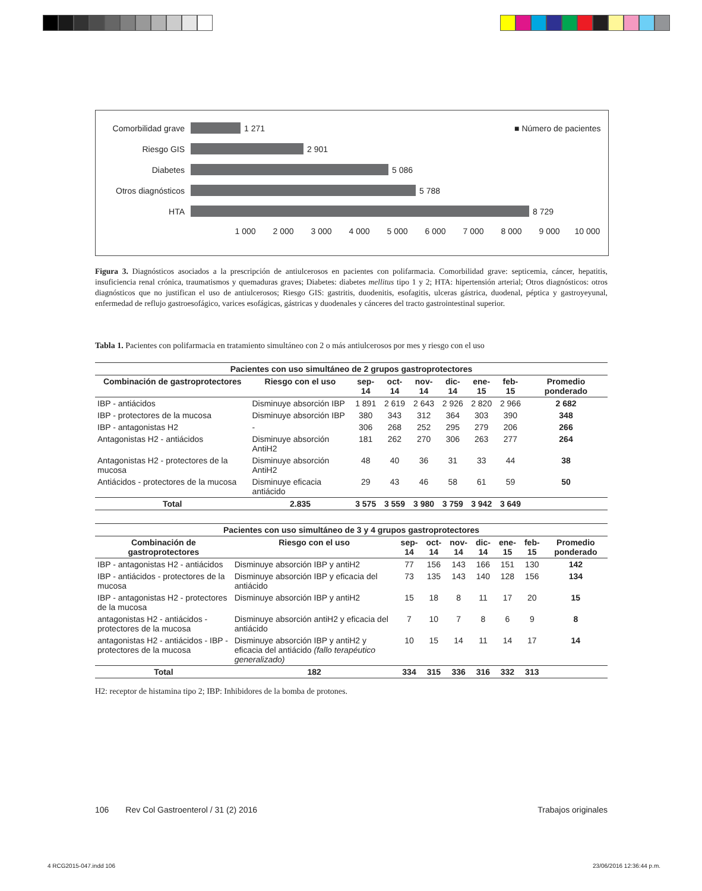Comorbilidad grave 1 271 ■ Número de pacientes
Riesgo GIS 2 901
Diabetes 5 086
Otros diagnósticos 5 788
HTA 8 729
1 000 2 000 3 000 4 000 5 000 6 000 7 000 8 000 9 000 10 000
Figura 3. Diagnósticos asociados a la prescripción de antiulcerosos en pacientes con polifarmacia. Comorbilidad grave: septicemia, cáncer, hepatitis, insuficiencia renal crónica, traumatismos y quemaduras graves; Diabetes: diabetes mellitus tipo 1 y 2; HTA: hipertensión arterial; Otros diagnósticos: otros diagnósticos que no justifican el uso de antiulcerosos; Riesgo GIS: gastritis, duodenitis, esofagitis, ulceras gástrica, duodenal, péptica y gastroyeyunal, enfermedad de reflujo gastroesofágico, varices esofágicas, gástricas y duodenales y cánceres del tracto gastrointestinal superior.
Tabla 1. Pacientes con polifarmacia en tratamiento simultáneo con 2 o más antiulcerosos por mes y riesgo con el uso
| Pacientes con uso simultáneo de 2 grupos gastroprotectores | | | | | | | | |
| --- | --- | --- | --- | --- | --- | --- | --- | --- |
| Combinación de gastroprotectores | Riesgo con el uso | sep-14 | oct-14 | nov-14 | dic-14 | ene-15 | feb-15 | Promedio ponderado |
| IBP - antiácidos | Disminuye absorción IBP | 1 891 | 2 619 | 2 643 | 2 926 | 2 820 | 2 966 | 2 682 |
| IBP - protectores de la mucosa | Disminuye absorción IBP | 380 | 343 | 312 | 364 | 303 | 390 | 348 |
| IBP - antagonistas H2 | - | 306 | 268 | 252 | 295 | 279 | 206 | 266 |
| Antagonistas H2 - antiácidos | Disminuye absorción AntiH2 | 181 | 262 | 270 | 306 | 263 | 277 | 264 |
| Antagonistas H2 - protectores de la mucosa | Disminuye absorción AntiH2 | 48 | 40 | 36 | 31 | 33 | 44 | 38 |
| Antiácidos - protectores de la mucosa | Disminuye eficacia antiácido | 29 | 43 | 46 | 58 | 61 | 59 | 50 |
| Total | 2.835 | 3 575 | 3 559 | 3 980 | 3 759 | 3 942 | 3 649 | |
| Pacientes con uso simultáneo de 3 y 4 grupos gastroprotectores | | | | | | | | |
| --- | --- | --- | --- | --- | --- | --- | --- | --- |
| Combinación de gastroprotectores | Riesgo con el uso | sep-14 | oct-14 | nov-14 | dic-14 | ene-15 | feb-15 | Promedio ponderado |
| IBP - antagonistas H2 - antiácidos | Disminuye absorción IBP y antiH2 | 77 | 156 | 143 | 166 | 151 | 130 | 142 |
| IBP - antiácidos - protectores de la mucosa | Disminuye absorción IBP y eficacia del antiácido | 73 | 135 | 143 | 140 | 128 | 156 | 134 |
| IBP - antagonistas H2 - protectores de la mucosa | Disminuye absorción IBP y antiH2 | 15 | 18 | 8 | 11 | 17 | 20 | 15 |
| antagonistas H2 - antiácidos - protectores de la mucosa | Disminuye absorción antiH2 y eficacia del antiácido | 7 | 10 | 7 | 8 | 6 | 9 | 8 |
| antagonistas H2 - antiácidos - IBP - protectores de la mucosa | Disminuye absorción IBP y antiH2 y eficacia del antiácido (fallo terapéutico generalizado) | 10 | 15 | 14 | 11 | 14 | 17 | 14 |
| Total | 182 | 334 | 315 | 336 | 316 | 332 | 313 | |
H2: receptor de histamina tipo 2; IBP: Inhibidores de la bomba de protones.
106 Rev Col Gastroenterol / 31 (2) 2016 Trabajos originales
4 RCG2015-047.indd 106 23/06/2016 12:36:44 p.m.